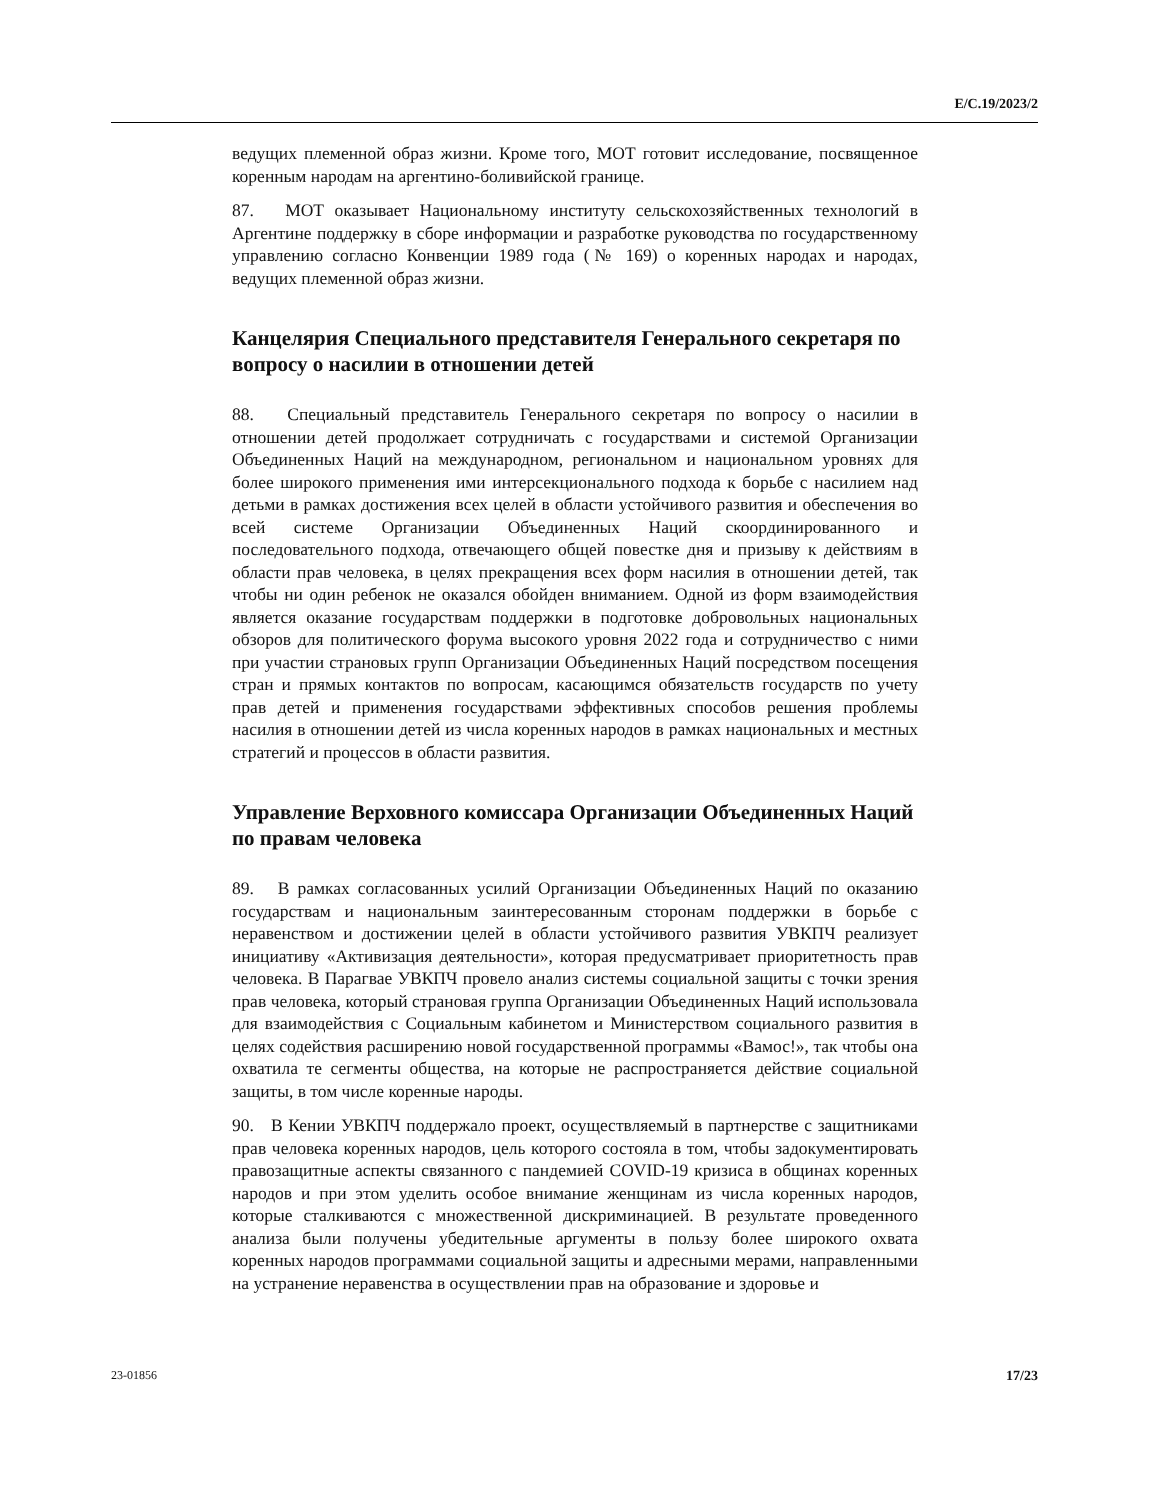E/C.19/2023/2
ведущих племенной образ жизни. Кроме того, МОТ готовит исследование, посвященное коренным народам на аргентино-боливийской границе.
87. МОТ оказывает Национальному институту сельскохозяйственных технологий в Аргентине поддержку в сборе информации и разработке руководства по государственному управлению согласно Конвенции 1989 года (№ 169) о коренных народах и народах, ведущих племенной образ жизни.
Канцелярия Специального представителя Генерального секретаря по вопросу о насилии в отношении детей
88. Специальный представитель Генерального секретаря по вопросу о насилии в отношении детей продолжает сотрудничать с государствами и системой Организации Объединенных Наций на международном, региональном и национальном уровнях для более широкого применения ими интерсекционального подхода к борьбе с насилием над детьми в рамках достижения всех целей в области устойчивого развития и обеспечения во всей системе Организации Объединенных Наций скоординированного и последовательного подхода, отвечающего общей повестке дня и призыву к действиям в области прав человека, в целях прекращения всех форм насилия в отношении детей, так чтобы ни один ребенок не оказался обойден вниманием. Одной из форм взаимодействия является оказание государствам поддержки в подготовке добровольных национальных обзоров для политического форума высокого уровня 2022 года и сотрудничество с ними при участии страновых групп Организации Объединенных Наций посредством посещения стран и прямых контактов по вопросам, касающимся обязательств государств по учету прав детей и применения государствами эффективных способов решения проблемы насилия в отношении детей из числа коренных народов в рамках национальных и местных стратегий и процессов в области развития.
Управление Верховного комиссара Организации Объединенных Наций по правам человека
89. В рамках согласованных усилий Организации Объединенных Наций по оказанию государствам и национальным заинтересованным сторонам поддержки в борьбе с неравенством и достижении целей в области устойчивого развития УВКПЧ реализует инициативу «Активизация деятельности», которая предусматривает приоритетность прав человека. В Парагвае УВКПЧ провело анализ системы социальной защиты с точки зрения прав человека, который страновая группа Организации Объединенных Наций использовала для взаимодействия с Социальным кабинетом и Министерством социального развития в целях содействия расширению новой государственной программы «Вамос!», так чтобы она охватила те сегменты общества, на которые не распространяется действие социальной защиты, в том числе коренные народы.
90. В Кении УВКПЧ поддержало проект, осуществляемый в партнерстве с защитниками прав человека коренных народов, цель которого состояла в том, чтобы задокументировать правозащитные аспекты связанного с пандемией COVID-19 кризиса в общинах коренных народов и при этом уделить особое внимание женщинам из числа коренных народов, которые сталкиваются с множественной дискриминацией. В результате проведенного анализа были получены убедительные аргументы в пользу более широкого охвата коренных народов программами социальной защиты и адресными мерами, направленными на устранение неравенства в осуществлении прав на образование и здоровье и
23-01856 17/23